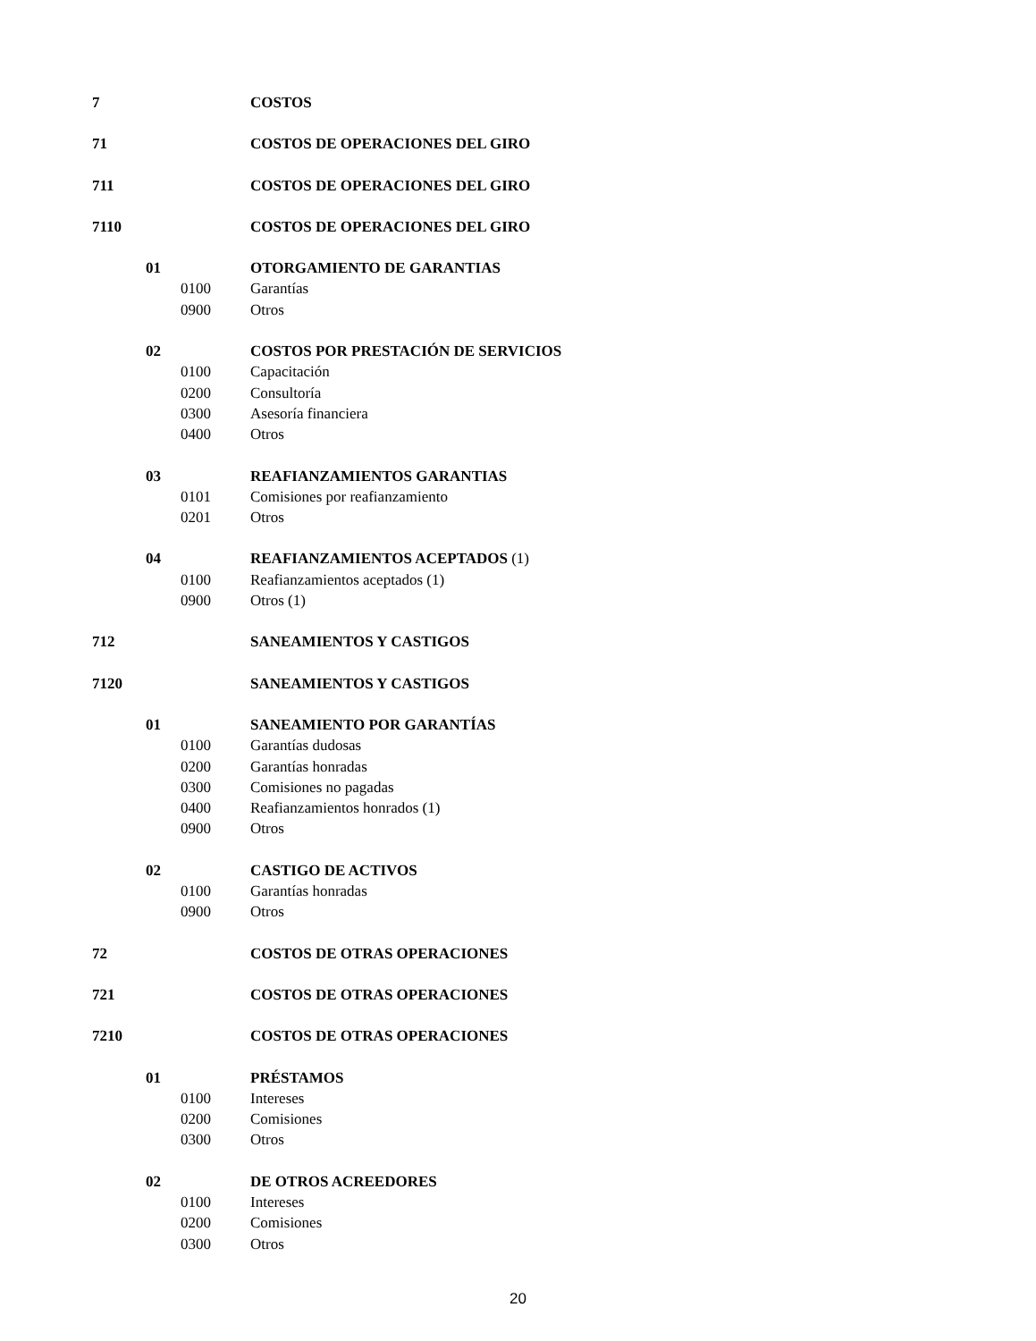| 7 | | | COSTOS |
| 71 | | | COSTOS DE OPERACIONES DEL GIRO |
| 711 | | | COSTOS DE OPERACIONES DEL GIRO |
| 7110 | | | COSTOS DE OPERACIONES DEL GIRO |
| | 01 | | OTORGAMIENTO DE GARANTIAS |
| | | 0100 | Garantías |
| | | 0900 | Otros |
| | 02 | | COSTOS POR PRESTACIÓN DE SERVICIOS |
| | | 0100 | Capacitación |
| | | 0200 | Consultoría |
| | | 0300 | Asesoría financiera |
| | | 0400 | Otros |
| | 03 | | REAFIANZAMIENTOS GARANTIAS |
| | | 0101 | Comisiones por reafianzamiento |
| | | 0201 | Otros |
| | 04 | | REAFIANZAMIENTOS ACEPTADOS (1) |
| | | 0100 | Reafianzamientos aceptados (1) |
| | | 0900 | Otros (1) |
| 712 | | | SANEAMIENTOS Y CASTIGOS |
| 7120 | | | SANEAMIENTOS Y CASTIGOS |
| | 01 | | SANEAMIENTO POR GARANTÍAS |
| | | 0100 | Garantías dudosas |
| | | 0200 | Garantías honradas |
| | | 0300 | Comisiones no pagadas |
| | | 0400 | Reafianzamientos honrados (1) |
| | | 0900 | Otros |
| | 02 | | CASTIGO DE ACTIVOS |
| | | 0100 | Garantías honradas |
| | | 0900 | Otros |
| 72 | | | COSTOS DE OTRAS OPERACIONES |
| 721 | | | COSTOS DE OTRAS OPERACIONES |
| 7210 | | | COSTOS DE OTRAS OPERACIONES |
| | 01 | | PRÉSTAMOS |
| | | 0100 | Intereses |
| | | 0200 | Comisiones |
| | | 0300 | Otros |
| | 02 | | DE OTROS ACREEDORES |
| | | 0100 | Intereses |
| | | 0200 | Comisiones |
| | | 0300 | Otros |
20